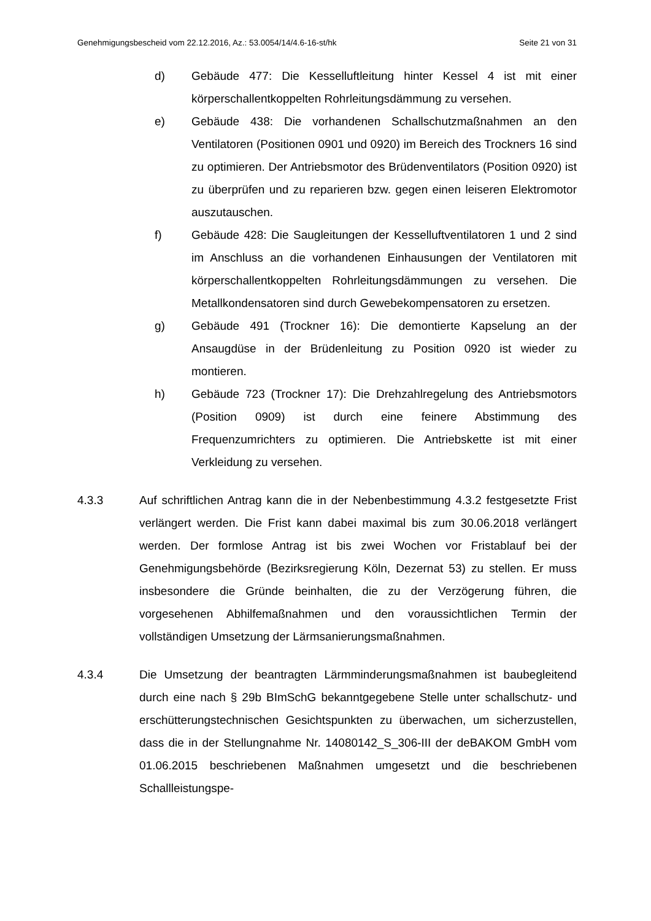Genehmigungsbescheid vom 22.12.2016, Az.: 53.0054/14/4.6-16-st/hk Seite 21 von 31
d) Gebäude 477: Die Kesselluftleitung hinter Kessel 4 ist mit einer körperschallentkoppelten Rohrleitungsdämmung zu versehen.
e) Gebäude 438: Die vorhandenen Schallschutzmaßnahmen an den Ventilatoren (Positionen 0901 und 0920) im Bereich des Trockners 16 sind zu optimieren. Der Antriebsmotor des Brüden­ventilators (Position 0920) ist zu überprüfen und zu reparieren bzw. gegen einen leiseren Elektromotor auszutauschen.
f) Gebäude 428: Die Saugleitungen der Kesselluftventilatoren 1 und 2 sind im Anschluss an die vorhandenen Einhausungen der Ventilatoren mit körperschallentkoppelten Rohrleitungsdämmun­gen zu versehen. Die Metallkondensatoren sind durch Gewebe­kompensatoren zu ersetzen.
g) Gebäude 491 (Trockner 16): Die demontierte Kapselung an der Ansaugdüse in der Brüdenleitung zu Position 0920 ist wieder zu montieren.
h) Gebäude 723 (Trockner 17): Die Drehzahlregelung des An­triebsmotors (Position 0909) ist durch eine feinere Abstimmung des Frequenzumrichters zu optimieren. Die Antriebskette ist mit einer Verkleidung zu versehen.
4.3.3 Auf schriftlichen Antrag kann die in der Nebenbestimmung 4.3.2 festge­setzte Frist verlängert werden. Die Frist kann dabei maximal bis zum 30.06.2018 verlängert werden. Der formlose Antrag ist bis zwei Wochen vor Fristablauf bei der Genehmigungsbehörde (Bezirksregierung Köln, Dezernat 53) zu stellen. Er muss insbesondere die Gründe beinhalten, die zu der Verzögerung führen, die vorgesehenen Abhilfemaßnahmen und den voraussichtlichen Termin der vollständigen Umsetzung der Lärmsa­nierungsmaßnahmen.
4.3.4 Die Umsetzung der beantragten Lärmminderungsmaßnahmen ist baube­gleitend durch eine nach § 29b BImSchG bekanntgegebene Stelle unter schallschutz- und erschütterungstechnischen Gesichtspunkten zu über­wachen, um sicherzustellen, dass die in der Stellungnahme Nr. 14080142_S_306-III der deBAKOM GmbH vom 01.06.2015 beschrie­benen Maßnahmen umgesetzt und die beschriebenen Schallleistungspe-